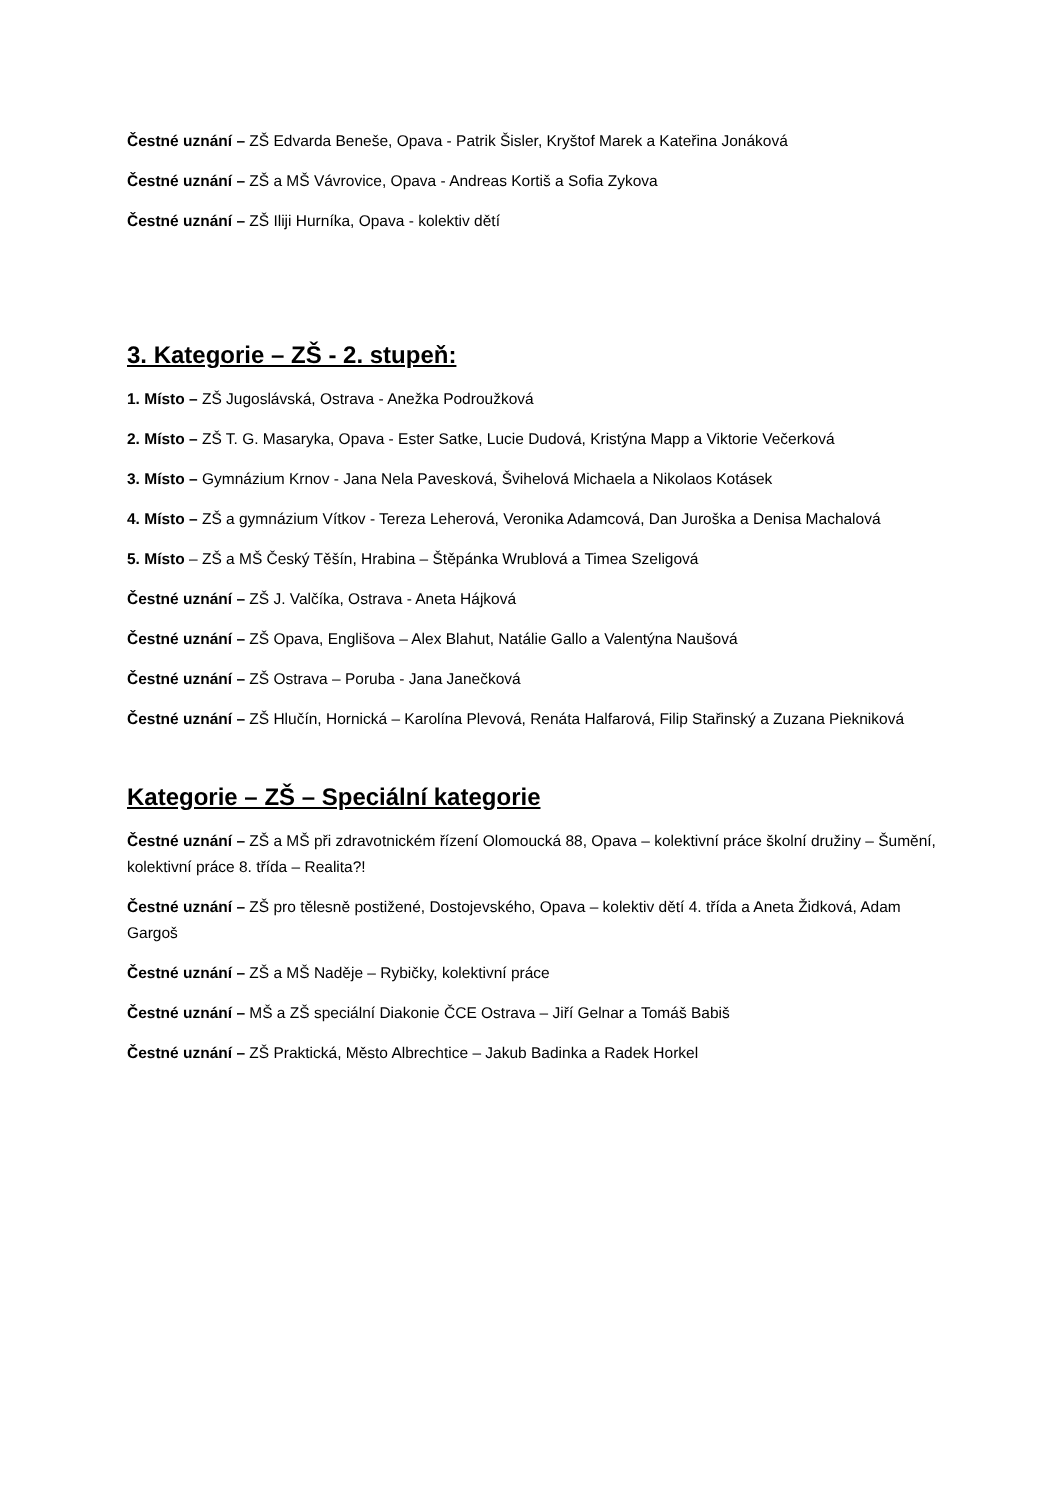Čestné uznání – ZŠ Edvarda Beneše, Opava - Patrik Šisler, Kryštof Marek a Kateřina Jonáková
Čestné uznání – ZŠ a MŠ Vávrovice, Opava - Andreas Kortiš a Sofia Zykova
Čestné uznání – ZŠ Iliji Hurníka, Opava - kolektiv dětí
3. Kategorie – ZŠ - 2. stupeň:
1. Místo – ZŠ Jugoslávská, Ostrava - Anežka Podroužková
2. Místo – ZŠ T. G. Masaryka, Opava - Ester Satke, Lucie Dudová, Kristýna Mapp a Viktorie Večerková
3. Místo – Gymnázium Krnov - Jana Nela Pavesková, Švihelová Michaela a Nikolaos Kotásek
4. Místo – ZŠ a gymnázium Vítkov - Tereza Leherová, Veronika Adamcová, Dan Juroška a Denisa Machalová
5. Místo – ZŠ a MŠ Český Těšín, Hrabina – Štěpánka Wrublová a Timea Szeligová
Čestné uznání – ZŠ J. Valčíka, Ostrava - Aneta Hájková
Čestné uznání – ZŠ Opava, Englišova – Alex Blahut, Natálie Gallo a Valentýna Naušová
Čestné uznání – ZŠ Ostrava – Poruba - Jana Janečková
Čestné uznání – ZŠ Hlučín, Hornická – Karolína Plevová, Renáta Halfarová, Filip Stařinský a Zuzana Piekniková
Kategorie – ZŠ – Speciální kategorie
Čestné uznání – ZŠ a MŠ při zdravotnickém řízení Olomoucká 88, Opava – kolektivní práce školní družiny – Šumění, kolektivní práce 8. třída – Realita?!
Čestné uznání – ZŠ pro tělesně postižené, Dostojevského, Opava – kolektiv dětí 4. třída a Aneta Židková, Adam Gargoš
Čestné uznání – ZŠ a MŠ Naděje – Rybičky, kolektivní práce
Čestné uznání – MŠ a ZŠ speciální Diakonie ČCE Ostrava – Jiří Gelnar a Tomáš Babiš
Čestné uznání – ZŠ Praktická, Město Albrechtice – Jakub Badinka a Radek Horkel